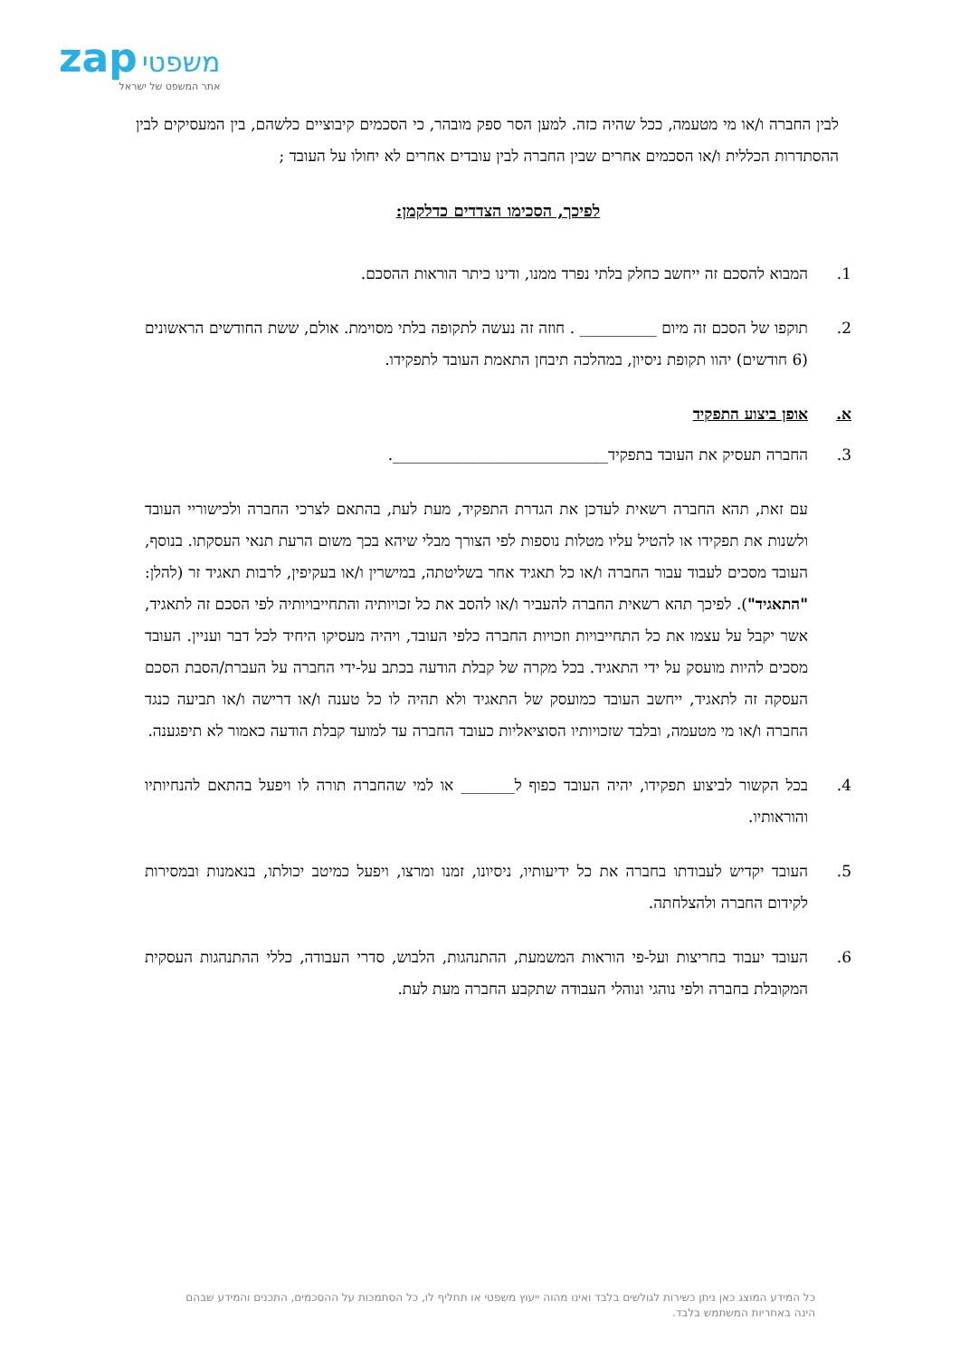zap משפטי
אתר המשפט של ישראל
לבין החברה ו/או מי מטעמה, ככל שהיה כזה. למען הסר ספק מובהר, כי הסכמים קיבוציים כלשהם, בין המעסיקים לבין ההסתדרות הכללית ו/או הסכמים אחרים שבין החברה לבין עובדים אחרים לא יחולו על העובד ;
לפיכך, הסכימו הצדדים כדלקמן:
1. המבוא להסכם זה ייחשב כחלק בלתי נפרד ממנו, ודינו כיתר הוראות ההסכם.
2. תוקפו של הסכם זה מיום __________ . חוזה זה נעשה לתקופה בלתי מסוימת. אולם, ששת החודשים הראשונים (6 חודשים) יהוו תקופת ניסיון, במהלכה תיבחן התאמת העובד לתפקידו.
א. אופן ביצוע התפקיד
3. החברה תעסיק את העובד בתפקיד____________________________.
עם זאת, תהא החברה רשאית לעדכן את הגדרת התפקיד, מעת לעת, בהתאם לצרכי החברה ולכישוריי העובד ולשנות את תפקידו או להטיל עליו מטלות נוספות לפי הצורך מבלי שיהא בכך משום הרעת תנאי העסקתו. בנוסף, העובד מסכים לעבוד עבור החברה ו/או כל תאגיד אחר בשליטתה, במישרין ו/או בעקיפין, לרבות תאגיד זר (להלן: "התאגיד"). לפיכך תהא רשאית החברה להעביר ו/או להסב את כל זכויותיה והתחייבויותיה לפי הסכם זה לתאגיד, אשר יקבל על עצמו את כל התחייבויות וזכויות החברה כלפי העובד, ויהיה מעסיקו היחיד לכל דבר ועניין. העובד מסכים להיות מועסק על ידי התאגיד. בכל מקרה של קבלת הודעה בכתב על-ידי החברה על העברת/הסבת הסכם העסקה זה לתאגיד, ייחשב העובד כמועסק של התאגיד ולא תהיה לו כל טענה ו/או דרישה ו/או תביעה כנגד החברה ו/או מי מטעמה, ובלבד שזכויותיו הסוציאליות כעובד החברה עד למועד קבלת הודעה כאמור לא תיפגענה.
4. בכל הקשור לביצוע תפקידו, יהיה העובד כפוף ל_______ או למי שהחברה תורה לו ויפעל בהתאם להנחיותיו והוראותיו.
5. העובד יקדיש לעבודתו בחברה את כל ידיעותיו, ניסיונו, זמנו ומרצו, ויפעל כמיטב יכולתו, בנאמנות ובמסירות לקידום החברה ולהצלחתה.
6. העובד יעבוד בחריצות ועל-פי הוראות המשמעת, ההתנהגות, הלבוש, סדרי העבודה, כללי ההתנהגות העסקית המקובלת בחברה ולפי נוהגי ונוהלי העבודה שתקבע החברה מעת לעת.
כל המידע המוצג כאן ניתן כשירות לגולשים בלבד ואינו מהוה ייעוץ משפטי או תחליף לו, כל הסתמכות על ההסכמים, התכנים והמידע שבהם הינה באחריות המשתמש בלבד.